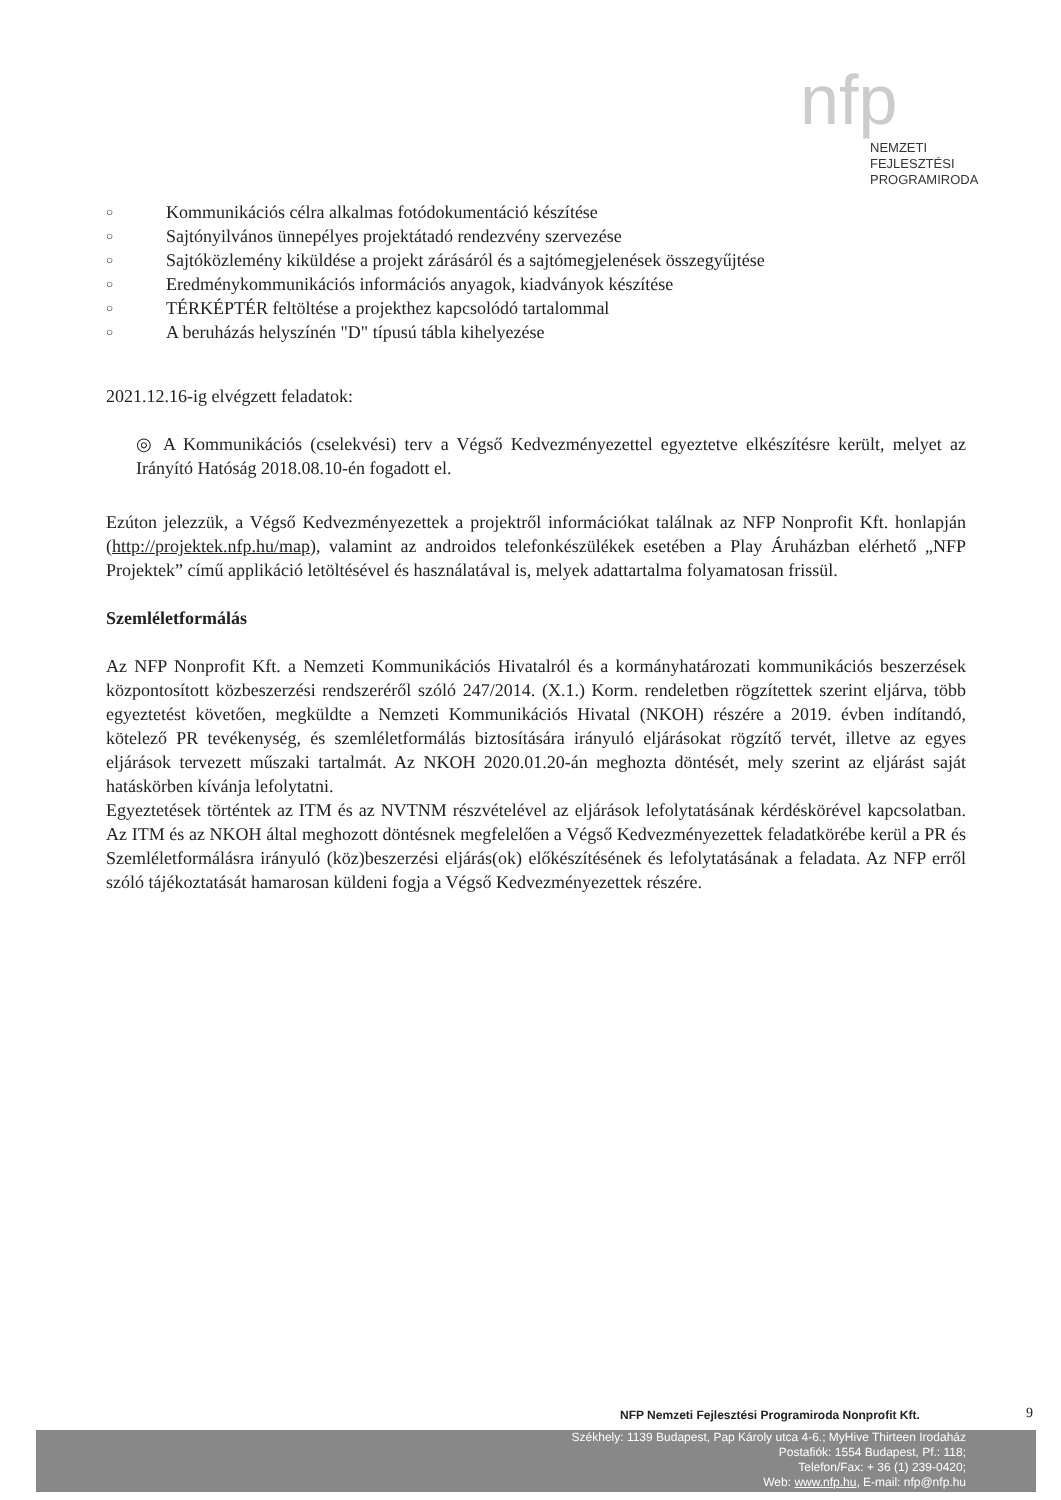nfp
NEMZETI
FEJLESZTÉSI
PROGRAMIRODA
○ Kommunikációs célra alkalmas fotódokumentáció készítése
○ Sajtónyilvános ünnepélyes projektátadó rendezvény szervezése
○ Sajtóközlemény kiküldése a projekt zárásáról és a sajtómegjelenések összegyűjtése
○ Eredménykommunikációs információs anyagok, kiadványok készítése
○ TÉRKÉPTÉR feltöltése a projekthez kapcsolódó tartalommal
○ A beruházás helyszínén "D" típusú tábla kihelyezése
2021.12.16-ig elvégzett feladatok:
◎ A Kommunikációs (cselekvési) terv a Végső Kedvezményezettel egyeztetve elkészítésre került, melyet az Irányító Hatóság 2018.08.10-én fogadott el.
Ezúton jelezzük, a Végső Kedvezményezettek a projektről információkat találnak az NFP Nonprofit Kft. honlapján (http://projektek.nfp.hu/map), valamint az androidos telefonkészülékek esetében a Play Áruházban elérhető „NFP Projektek” című applikáció letöltésével és használatával is, melyek adattartalma folyamatosan frissül.
Szemléletformálás
Az NFP Nonprofit Kft. a Nemzeti Kommunikációs Hivatalról és a kormányhatározati kommunikációs beszerzések központosított közbeszerzési rendszeréről szóló 247/2014. (X.1.) Korm. rendeletben rögzítettek szerint eljárva, több egyeztetést követően, megküldte a Nemzeti Kommunikációs Hivatal (NKOH) részére a 2019. évben indítandó, kötelező PR tevékenység, és szemléletformálás biztosítására irányuló eljárásokat rögzítő tervét, illetve az egyes eljárások tervezett műszaki tartalmát. Az NKOH 2020.01.20-án meghozta döntését, mely szerint az eljárást saját hatáskörben kívánja lefolytatni.
Egyeztetések történtek az ITM és az NVTNM részvételével az eljárások lefolytatásának kérdéskörével kapcsolatban. Az ITM és az NKOH által meghozott döntésnek megfelelően a Végső Kedvezményezettek feladatkörébe kerül a PR és Szemléletformálásra irányuló (köz)beszerzési eljárás(ok) előkészítésének és lefolytatásának a feladata. Az NFP erről szóló tájékoztatását hamarosan küldeni fogja a Végső Kedvezményezettek részére.
NFP Nemzeti Fejlesztési Programiroda Nonprofit Kft.
9
Székhely: 1139 Budapest, Pap Károly utca 4-6.; MyHive Thirteen Irodaház
Postafiók: 1554 Budapest, Pf.: 118;
Telefon/Fax: + 36 (1) 239-0420;
Web: www.nfp.hu, E-mail: nfp@nfp.hu